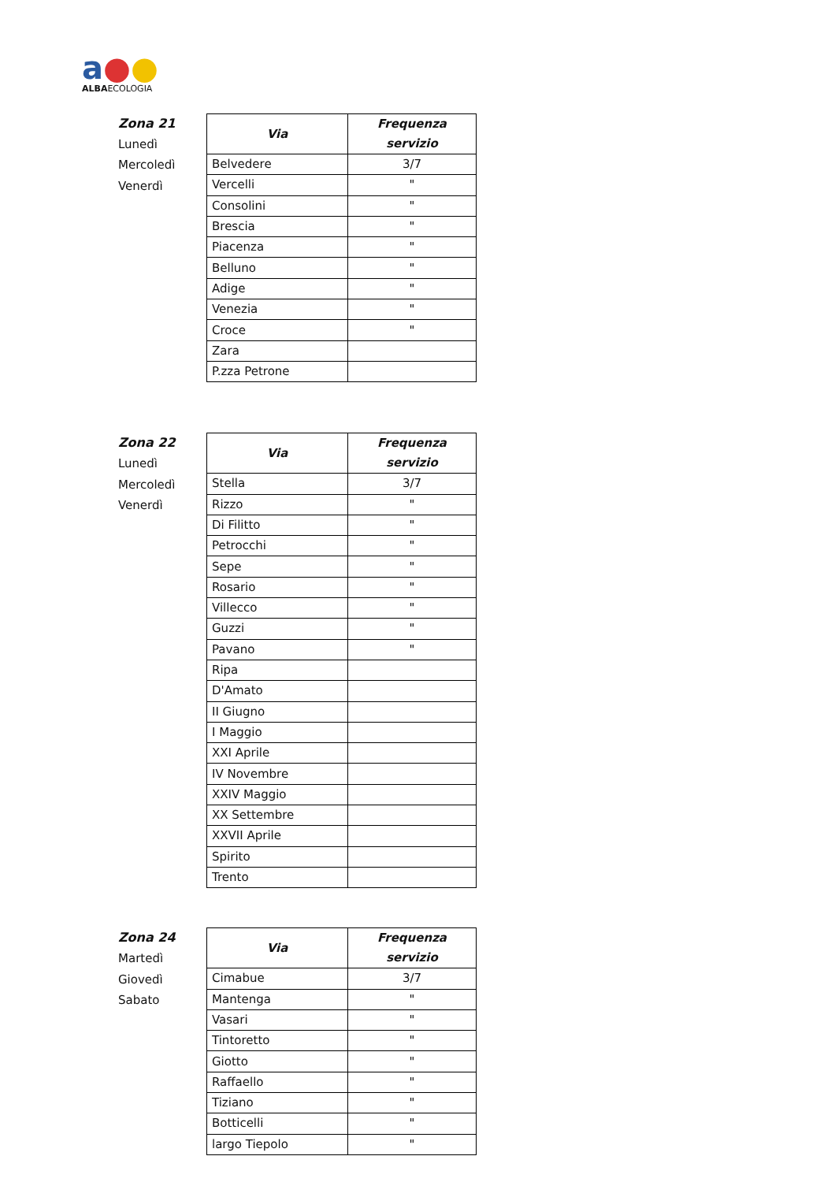a●●
ALBAECOLOGIA
Zona 21
Lunedì
Mercoledì
Venerdì
| Via | Frequenza servizio |
| --- | --- |
| Belvedere | 3/7 |
| Vercelli | " |
| Consolini | " |
| Brescia | " |
| Piacenza | " |
| Belluno | " |
| Adige | " |
| Venezia | " |
| Croce | " |
| Zara | |
| P.zza Petrone | |
Zona 22
Lunedì
Mercoledì
Venerdì
| Via | Frequenza servizio |
| --- | --- |
| Stella | 3/7 |
| Rizzo | " |
| Di Filitto | " |
| Petrocchi | " |
| Sepe | " |
| Rosario | " |
| Villecco | " |
| Guzzi | " |
| Pavano | " |
| Ripa | |
| D'Amato | |
| II Giugno | |
| I Maggio | |
| XXI Aprile | |
| IV Novembre | |
| XXIV Maggio | |
| XX Settembre | |
| XXVII Aprile | |
| Spirito | |
| Trento | |
Zona 24
Martedì
Giovedì
Sabato
| Via | Frequenza servizio |
| --- | --- |
| Cimabue | 3/7 |
| Mantenga | " |
| Vasari | " |
| Tintoretto | " |
| Giotto | " |
| Raffaello | " |
| Tiziano | " |
| Botticelli | " |
| largo Tiepolo | " |